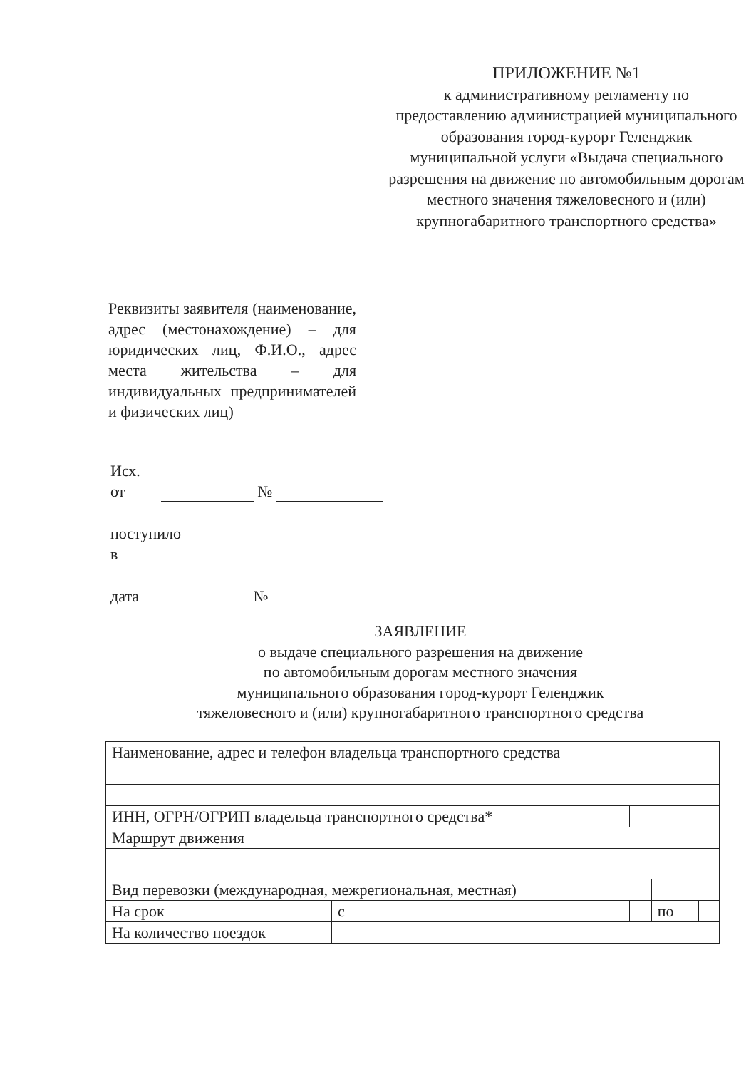ПРИЛОЖЕНИЕ №1
к административному регламенту по предоставлению администрацией муниципального образования город-курорт Геленджик муниципальной услуги «Выдача специального разрешения на движение по автомобильным дорогам местного значения тяжеловесного и (или) крупногабаритного транспортного средства»
Реквизиты заявителя (наименование, адрес (местонахождение) – для юридических лиц, Ф.И.О., адрес места жительства – для индивидуальных предпринимателей и физических лиц)
Исх.
от №
поступило
в
дата №
ЗАЯВЛЕНИЕ
о выдаче специального разрешения на движение
по автомобильным дорогам местного значения
муниципального образования город-курорт Геленджик
тяжеловесного и (или) крупногабаритного транспортного средства
| Наименование, адрес и телефон владельца транспортного средства | | | | |
| ИНН, ОГРН/ОГРИП владельца транспортного средства* | | | | |
| Маршрут движения | | | | |
| Вид перевозки (международная, межрегиональная, местная) | | | | |
| На срок | с | | по | |
| На количество поездок | | | | |